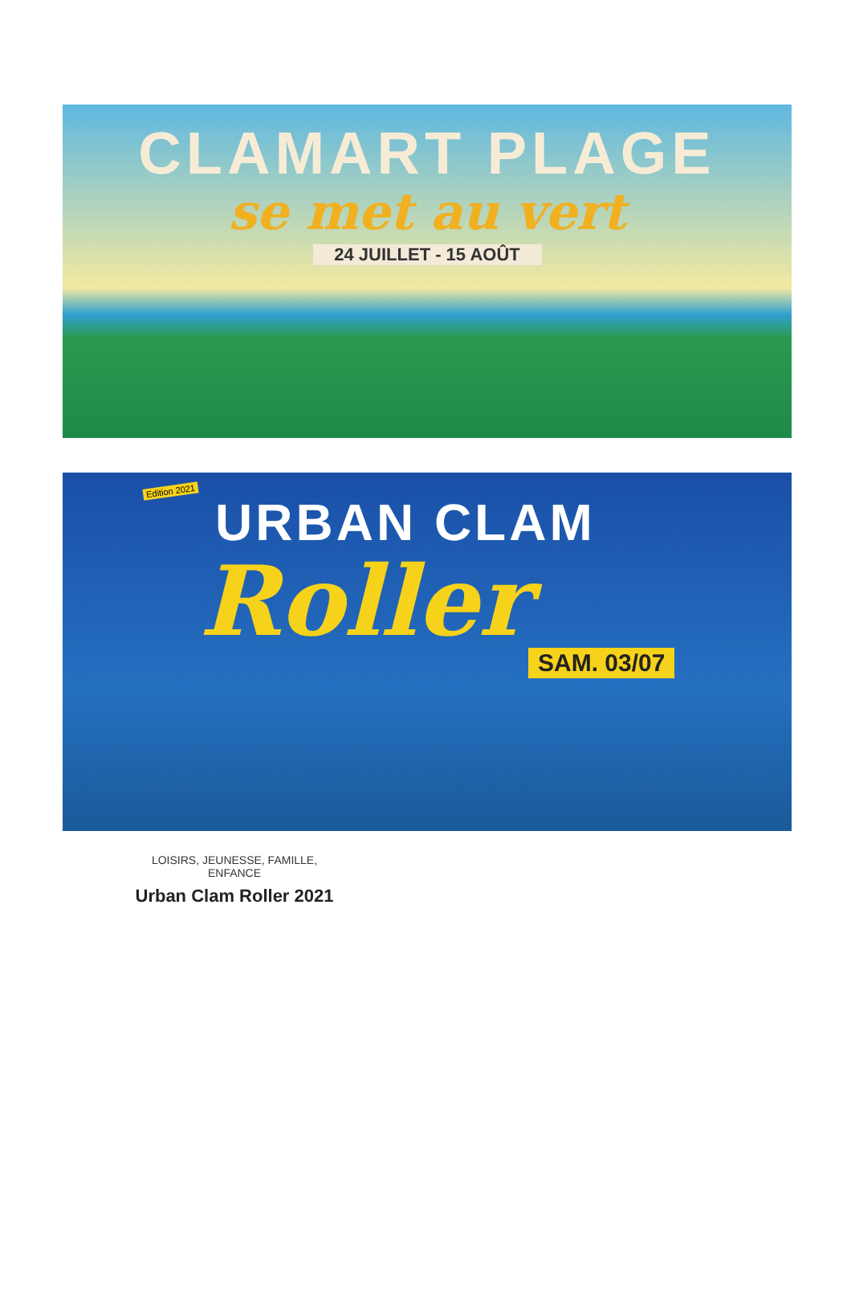CLAMART PLAGE
se met au vert
24 JUILLET - 15 AOÛT
Edition 2021
URBAN CLAM
Roller
SAM. 03/07
LOISIRS, JEUNESSE, FAMILLE,
ENFANCE
Urban Clam Roller 2021